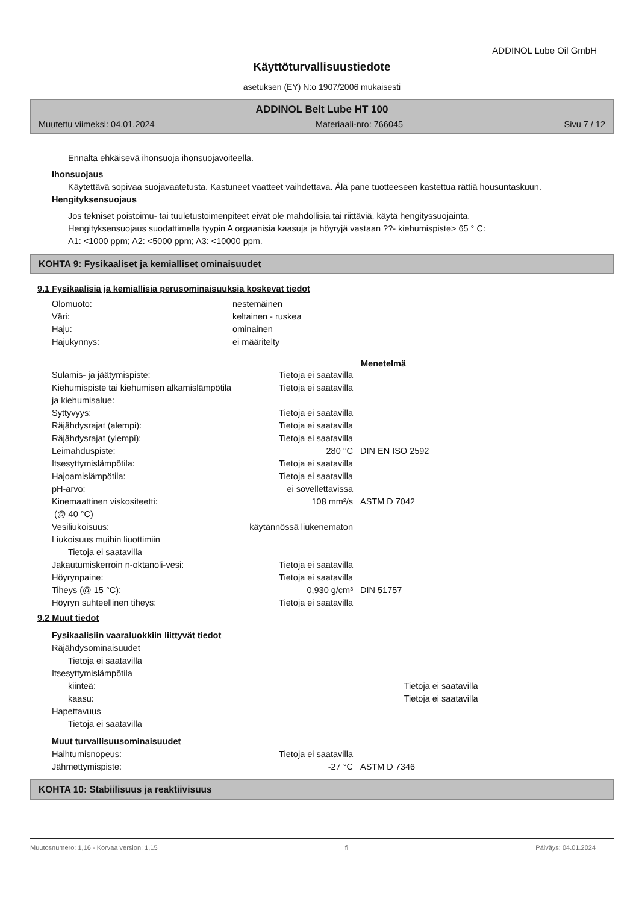ADDINOL Lube Oil GmbH
Käyttöturvallisuustiedote
asetuksen (EY) N:o 1907/2006 mukaisesti
ADDINOL Belt Lube HT 100
Muutettu viimeksi: 04.01.2024 Materiaali-nro: 766045 Sivu 7 / 12
Ennalta ehkäisevä ihonsuoja ihonsuojavoiteella.
Ihonsuojaus
Käytettävä sopivaa suojavaatetusta. Kastuneet vaatteet vaihdettava. Älä pane tuotteeseen kastettua rättiä housuntaskuun.
Hengityksensuojaus
Jos tekniset poistoimu- tai tuuletustoimenpiteet eivät ole mahdollisia tai riittäviä, käytä hengityssuojainta.
Hengityksensuojaus suodattimella tyypin A orgaanisia kaasuja ja höyryjä vastaan ??- kiehumispiste> 65 ° C:
A1: <1000 ppm; A2: <5000 ppm; A3: <10000 ppm.
KOHTA 9: Fysikaaliset ja kemialliset ominaisuudet
9.1 Fysikaalisia ja kemiallisia perusominaisuuksia koskevat tiedot
| Olomuoto: | nestemäinen | | |
| Väri: | keltainen - ruskea | | |
| Haju: | ominainen | | |
| Hajukynnys: | ei määritelty | | |
| | | | Menetelmä |
| Sulamis- ja jäätymispiste: | | Tietoja ei saatavilla | |
| Kiehumispiste tai kiehumisen alkamislämpötila ja kiehumisalue: | | Tietoja ei saatavilla | |
| Syttyvyys: | | Tietoja ei saatavilla | |
| Räjähdysrajat (alempi): | | Tietoja ei saatavilla | |
| Räjähdysrajat (ylempi): | | Tietoja ei saatavilla | |
| Leimahduspiste: | | 280 °C | DIN EN ISO 2592 |
| Itsesyttymislämpötila: | | Tietoja ei saatavilla | |
| Hajoamislämpötila: | | Tietoja ei saatavilla | |
| pH-arvo: | | ei sovellettavissa | |
| Kinemaattinen viskositeetti: (@ 40 °C) | | 108 mm²/s | ASTM D 7042 |
| Vesiliukoisuus: | käytännössä liukenematon | | |
| Liukoisuus muihin liuottimiin | | | |
| Tietoja ei saatavilla | | | |
| Jakautumiskerroin n-oktanoli-vesi: | | Tietoja ei saatavilla | |
| Höyrynpaine: | | Tietoja ei saatavilla | |
| Tiheys (@ 15 °C): | | 0,930 g/cm³ | DIN 51757 |
| Höyryn suhteellinen tiheys: | | Tietoja ei saatavilla | |
9.2 Muut tiedot
Fysikaalisiin vaaraluokkiin liittyvät tiedot
| Räjähdysominaisuudet | | | |
| Tietoja ei saatavilla | | | |
| Itsesyttymislämpötila | | | |
| kiinteä: | | Tietoja ei saatavilla | |
| kaasu: | | Tietoja ei saatavilla | |
| Hapettavuus | | | |
| Tietoja ei saatavilla | | | |
Muut turvallisuusominaisuudet
| Haihtumisnopeus: | | Tietoja ei saatavilla | |
| Jähmettymispiste: | | -27 °C | ASTM D 7346 |
KOHTA 10: Stabiilisuus ja reaktiivisuus
Muutosnumero: 1,16 - Korvaa version: 1,15 fi Päiväys: 04.01.2024